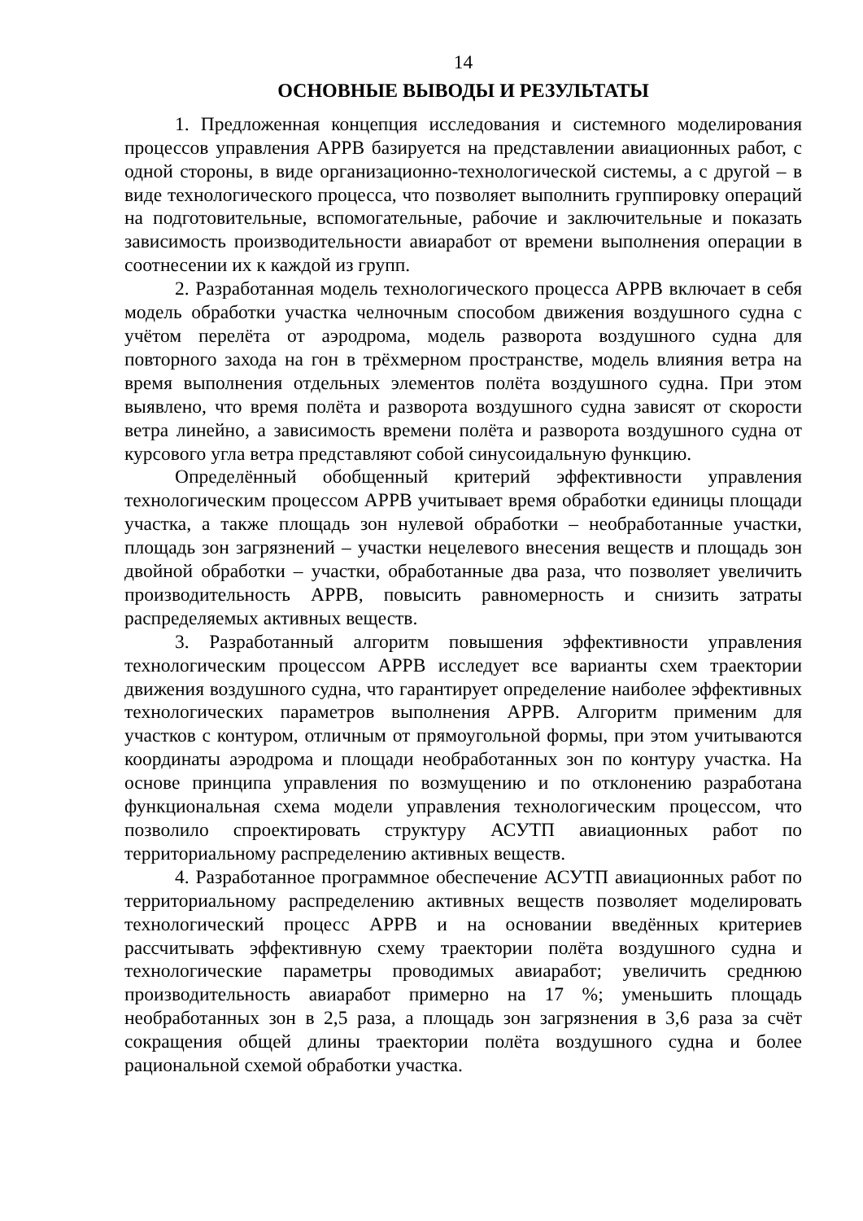14
ОСНОВНЫЕ ВЫВОДЫ И РЕЗУЛЬТАТЫ
1. Предложенная концепция исследования и системного моделирования процессов управления АРРВ базируется на представлении авиационных работ, с одной стороны, в виде организационно-технологической системы, а с другой – в виде технологического процесса, что позволяет выполнить группировку операций на подготовительные, вспомогательные, рабочие и заключительные и показать зависимость производительности авиаработ от времени выполнения операции в соотнесении их к каждой из групп.
2. Разработанная модель технологического процесса АРРВ включает в себя модель обработки участка челночным способом движения воздушного судна с учётом перелёта от аэродрома, модель разворота воздушного судна для повторного захода на гон в трёхмерном пространстве, модель влияния ветра на время выполнения отдельных элементов полёта воздушного судна. При этом выявлено, что время полёта и разворота воздушного судна зависят от скорости ветра линейно, а зависимость времени полёта и разворота воздушного судна от курсового угла ветра представляют собой синусоидальную функцию.
Определённый обобщенный критерий эффективности управления технологическим процессом АРРВ учитывает время обработки единицы площади участка, а также площадь зон нулевой обработки – необработанные участки, площадь зон загрязнений – участки нецелевого внесения веществ и площадь зон двойной обработки – участки, обработанные два раза, что позволяет увеличить производительность АРРВ, повысить равномерность и снизить затраты распределяемых активных веществ.
3. Разработанный алгоритм повышения эффективности управления технологическим процессом АРРВ исследует все варианты схем траектории движения воздушного судна, что гарантирует определение наиболее эффективных технологических параметров выполнения АРРВ. Алгоритм применим для участков с контуром, отличным от прямоугольной формы, при этом учитываются координаты аэродрома и площади необработанных зон по контуру участка. На основе принципа управления по возмущению и по отклонению разработана функциональная схема модели управления технологическим процессом, что позволило спроектировать структуру АСУТП авиационных работ по территориальному распределению активных веществ.
4. Разработанное программное обеспечение АСУТП авиационных работ по территориальному распределению активных веществ позволяет моделировать технологический процесс АРРВ и на основании введённых критериев рассчитывать эффективную схему траектории полёта воздушного судна и технологические параметры проводимых авиаработ; увеличить среднюю производительность авиаработ примерно на 17 %; уменьшить площадь необработанных зон в 2,5 раза, а площадь зон загрязнения в 3,6 раза за счёт сокращения общей длины траектории полёта воздушного судна и более рациональной схемой обработки участка.